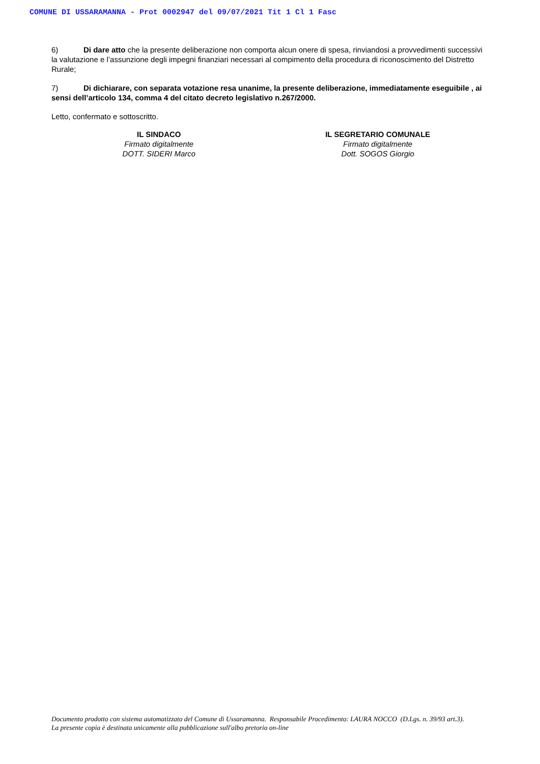COMUNE DI USSARAMANNA - Prot 0002947 del 09/07/2021 Tit 1 Cl 1 Fasc
6) Di dare atto che la presente deliberazione non comporta alcun onere di spesa, rinviandosi a provvedimenti successivi la valutazione e l’assunzione degli impegni finanziari necessari al compimento della procedura di riconoscimento del Distretto Rurale;
7) Di dichiarare, con separata votazione resa unanime, la presente deliberazione, immediatamente eseguibile , ai sensi dell’articolo 134, comma 4 del citato decreto legislativo n.267/2000.
Letto, confermato e sottoscritto.
IL SINDACO
Firmato digitalmente
DOTT. SIDERI Marco
IL SEGRETARIO COMUNALE
Firmato digitalmente
Dott. SOGOS Giorgio
Documento prodotto con sistema automatizzato del Comune di Ussaramanna. Responsabile Procedimento: LAURA NOCCO (D.Lgs. n. 39/93 art.3).
La presente copia è destinata unicamente alla pubblicazione sull'albo pretorio on-line